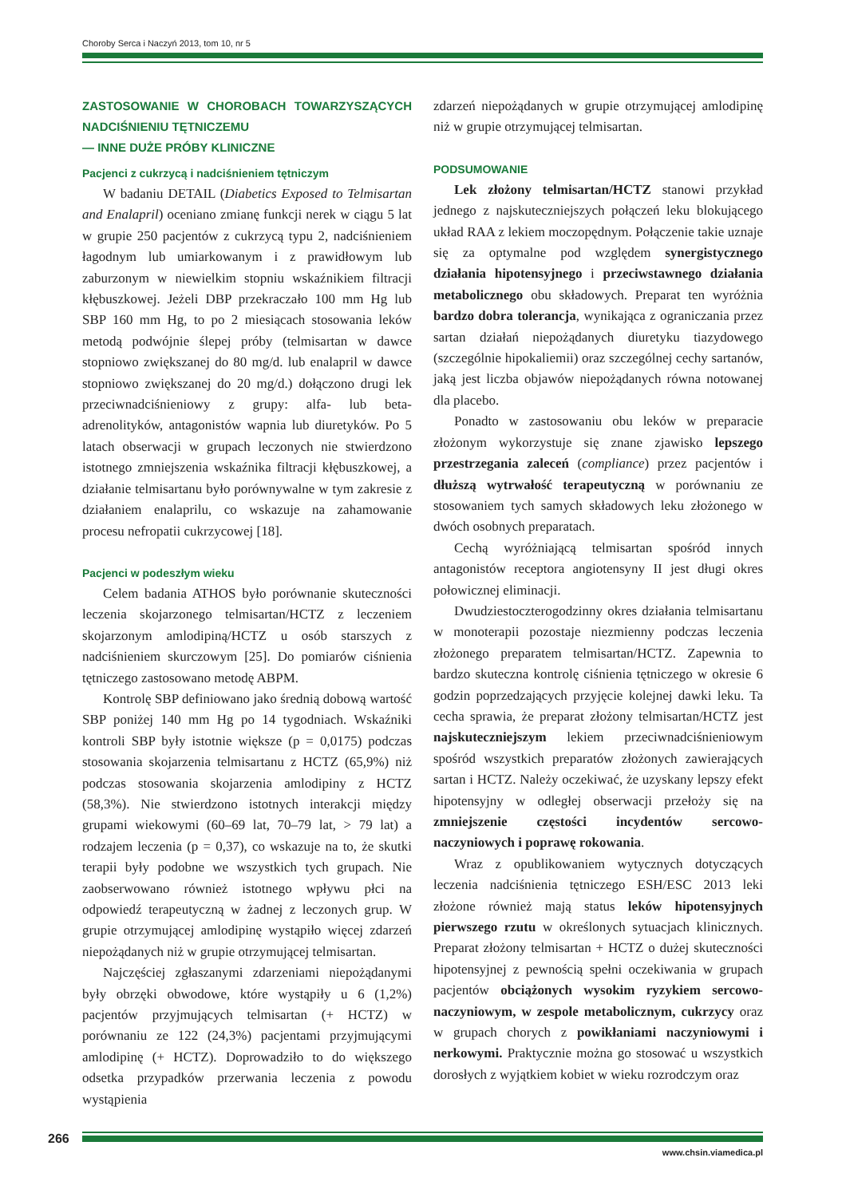Choroby Serca i Naczyń 2013, tom 10, nr 5
ZASTOSOWANIE W CHOROBACH TOWARZYSZĄCYCH NADCIŚNIENIU TĘTNICZEMU
— INNE DUŻE PRÓBY KLINICZNE
Pacjenci z cukrzycą i nadciśnieniem tętniczym
W badaniu DETAIL (Diabetics Exposed to Telmisartan and Enalapril) oceniano zmianę funkcji nerek w ciągu 5 lat w grupie 250 pacjentów z cukrzycą typu 2, nadciśnieniem łagodnym lub umiarkowanym i z prawidłowym lub zaburzonym w niewielkim stopniu wskaźnikiem filtracji kłębuszkowej. Jeżeli DBP przekraczało 100 mm Hg lub SBP 160 mm Hg, to po 2 miesiącach stosowania leków metodą podwójnie ślepej próby (telmisartan w dawce stopniowo zwiększanej do 80 mg/d. lub enalapril w dawce stopniowo zwiększanej do 20 mg/d.) dołączono drugi lek przeciwnadciśnieniowy z grupy: alfa- lub beta-adrenolityków, antagonistów wapnia lub diuretyków. Po 5 latach obserwacji w grupach leczonych nie stwierdzono istotnego zmniejszenia wskaźnika filtracji kłębuszkowej, a działanie telmisartanu było porównywalne w tym zakresie z działaniem enalaprilu, co wskazuje na zahamowanie procesu nefropatii cukrzycowej [18].
Pacjenci w podeszłym wieku
Celem badania ATHOS było porównanie skuteczności leczenia skojarzonego telmisartan/HCTZ z leczeniem skojarzonym amlodipiną/HCTZ u osób starszych z nadciśnieniem skurczowym [25]. Do pomiarów ciśnienia tętniczego zastosowano metodę ABPM.
Kontrolę SBP definiowano jako średnią dobową wartość SBP poniżej 140 mm Hg po 14 tygodniach. Wskaźniki kontroli SBP były istotnie większe (p = 0,0175) podczas stosowania skojarzenia telmisartanu z HCTZ (65,9%) niż podczas stosowania skojarzenia amlodipiny z HCTZ (58,3%). Nie stwierdzono istotnych interakcji między grupami wiekowymi (60–69 lat, 70–79 lat, > 79 lat) a rodzajem leczenia (p = 0,37), co wskazuje na to, że skutki terapii były podobne we wszystkich tych grupach. Nie zaobserwowano również istotnego wpływu płci na odpowiedź terapeutyczną w żadnej z leczonych grup. W grupie otrzymującej amlodipinę wystąpiło więcej zdarzeń niepożądanych niż w grupie otrzymującej telmisartan.
Najczęściej zgłaszanymi zdarzeniami niepożądanymi były obrzęki obwodowe, które wystąpiły u 6 (1,2%) pacjentów przyjmujących telmisartan (+ HCTZ) w porównaniu ze 122 (24,3%) pacjentami przyjmującymi amlodipinę (+ HCTZ). Doprowadziło to do większego odsetka przypadków przerwania leczenia z powodu wystąpienia
zdarzeń niepożądanych w grupie otrzymującej amlodipinę niż w grupie otrzymującej telmisartan.
PODSUMOWANIE
Lek złożony telmisartan/HCTZ stanowi przykład jednego z najskuteczniejszych połączeń leku blokującego układ RAA z lekiem moczopędnym. Połączenie takie uznaje się za optymalne pod względem synergistycznego działania hipotensyjnego i przeciwstawnego działania metabolicznego obu składowych. Preparat ten wyróżnia bardzo dobra tolerancja, wynikająca z ograniczania przez sartan działań niepożądanych diuretyku tiazydowego (szczególnie hipokaliemii) oraz szczególnej cechy sartanów, jaką jest liczba objawów niepożądanych równa notowanej dla placebo.
Ponadto w zastosowaniu obu leków w preparacie złożonym wykorzystuje się znane zjawisko lepszego przestrzegania zaleceń (compliance) przez pacjentów i dłuższą wytrwałość terapeutyczną w porównaniu ze stosowaniem tych samych składowych leku złożonego w dwóch osobnych preparatach.
Cechą wyróżniającą telmisartan spośród innych antagonistów receptora angiotensyny II jest długi okres połowicznej eliminacji.
Dwudziestoczterogodzinny okres działania telmisartanu w monoterapii pozostaje niezmienny podczas leczenia złożonego preparatem telmisartan/HCTZ. Zapewnia to bardzo skuteczna kontrolę ciśnienia tętniczego w okresie 6 godzin poprzedzających przyjęcie kolejnej dawki leku. Ta cecha sprawia, że preparat złożony telmisartan/HCTZ jest najskuteczniejszym lekiem przeciwnadciśnieniowym spośród wszystkich preparatów złożonych zawierających sartan i HCTZ. Należy oczekiwać, że uzyskany lepszy efekt hipotensyjny w odległej obserwacji przełoży się na zmniejszenie częstości incydentów sercowo-naczyniowych i poprawę rokowania.
Wraz z opublikowaniem wytycznych dotyczących leczenia nadciśnienia tętniczego ESH/ESC 2013 leki złożone również mają status leków hipotensyjnych pierwszego rzutu w określonych sytuacjach klinicznych. Preparat złożony telmisartan + HCTZ o dużej skuteczności hipotensyjnej z pewnością spełni oczekiwania w grupach pacjentów obciążonych wysokim ryzykiem sercowo-naczyniowym, w zespole metabolicznym, cukrzycy oraz w grupach chorych z powikłaniami naczyniowymi i nerkowymi. Praktycznie można go stosować u wszystkich dorosłych z wyjątkiem kobiet w wieku rozrodczym oraz
266
www.chsin.viamedica.pl